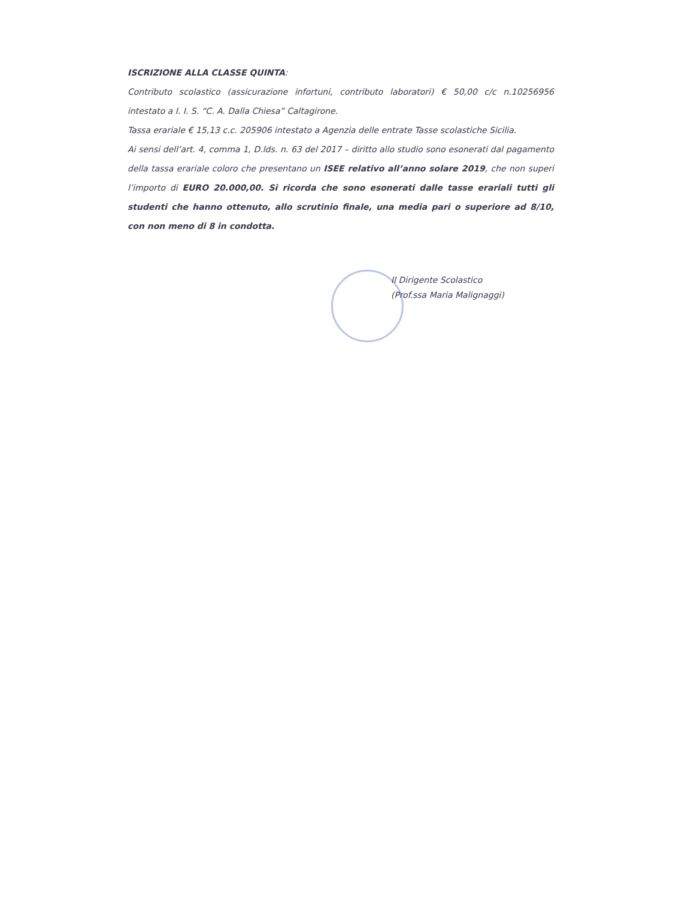ISCRIZIONE ALLA CLASSE QUINTA:
Contributo scolastico (assicurazione infortuni, contributo laboratori) € 50,00 c/c n.10256956 intestato a I. I. S. “C. A. Dalla Chiesa” Caltagirone.
Tassa erariale € 15,13 c.c. 205906 intestato a Agenzia delle entrate Tasse scolastiche Sicilia.
Ai sensi dell’art. 4, comma 1, D.lds. n. 63 del 2017 – diritto allo studio sono esonerati dal pagamento della tassa erariale coloro che presentano un ISEE relativo all’anno solare 2019, che non superi l’importo di EURO 20.000,00. Si ricorda che sono esonerati dalle tasse erariali tutti gli studenti che hanno ottenuto, allo scrutinio finale, una media pari o superiore ad 8/10, con non meno di 8 in condotta.
Il Dirigente Scolastico
(Prof.ssa Maria Malignaggi)